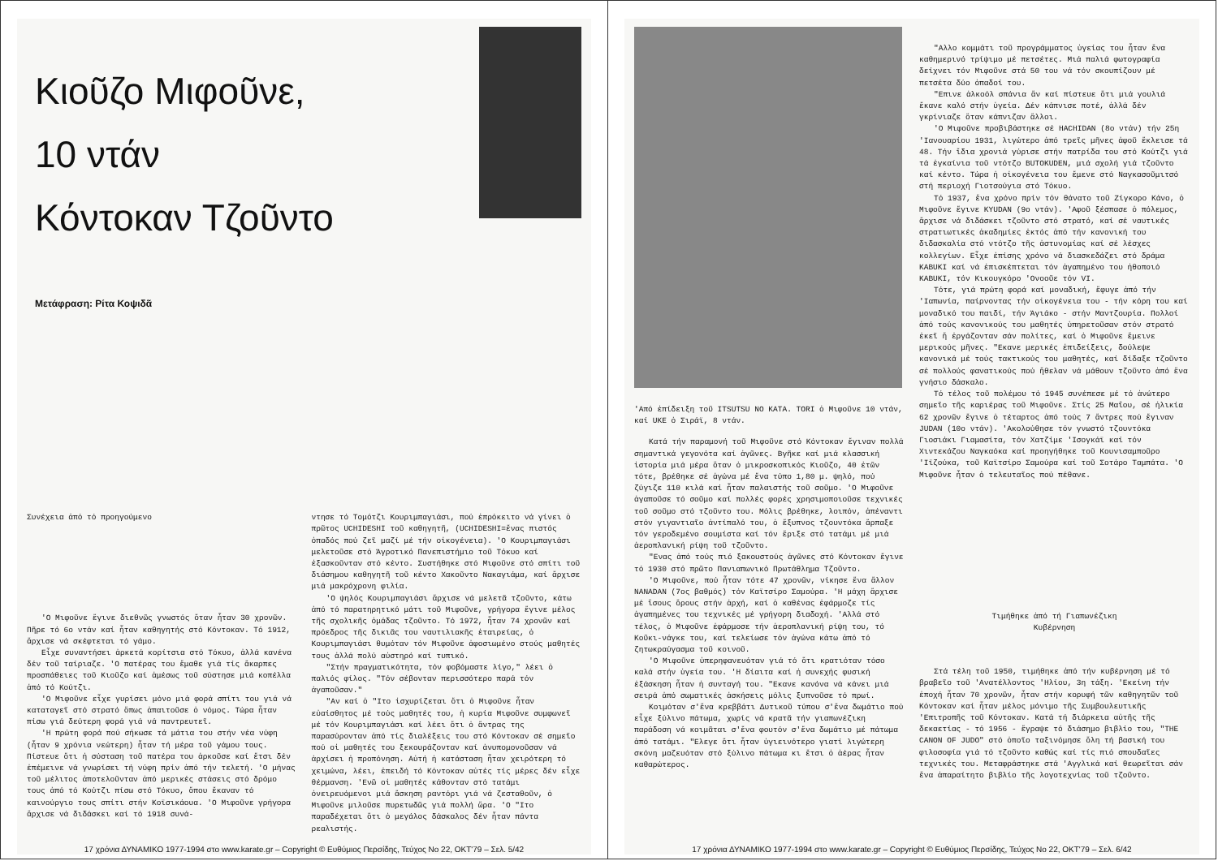Κιοῦζο Μιφοῦνε,
10 ντάν
Κόντοκαν Τζοῦντο
Μετάφραση: Ρίτα Κοψιδᾶ
Συνέχεια ἀπό τό προηγούμενο
'Ο Μιφοῦνε ἔγινε διεθνῶς γνωστός ὅταν ἦταν 30 χρονῶν. Πῆρε τό 6ο ντάν καί ἦταν καθηγητής στό Κόντοκαν. Τό 1912, ἄρχισε νά σκέφτεται τό γάμο.
Εἶχε συναντήσει ἀρκετά κορίτσια στό Τόκυο, ἀλλά κανένα δέν τοῦ ταίριαζε. 'Ο πατέρας του ἔμαθε γιά τίς ἄκαρπες προσπάθειες τοῦ Κιοῦζο καί ἀμέσως τοῦ σύστησε μιά κοπέλλα ἀπό τό Κούτζι.
'Ο Μιφοῦνε εἶχε γυρίσει μόνο μιά φορά σπίτι του γιά νά καταταγεῖ στό στρατό ὅπως ἀπαιτοῦσε ὁ νόμος. Τώρα ἦταν πίσω γιά δεύτερη φορά γιά νά παντρευτεῖ.
'Η πρώτη φορά πού σήκωσε τά μάτια του στήν νέα νύφη (ἦταν 9 χρόνια νεώτερη) ἦταν τή μέρα τοῦ γάμου τους. Πίστευε ὅτι ἡ σύσταση τοῦ πατέρα του ἀρκοῦσε καί ἔτσι δέν ἐπέμεινε νά γνωρίσει τή νύφη πρίν ἀπό τήν τελετή. 'Ο μήνας τοῦ μέλιτος ἀποτελοῦνταν ἀπό μερικές στάσεις στό δρόμο τους ἀπό τό Κούτζι πίσω στό Τόκυο, ὅπου ἔκαναν τό καινούργιο τους σπίτι στήν Κοϊσικάουα. 'Ο Μιφοῦνε γρήγορα ἄρχισε νά διδάσκει καί τό 1918 συνά-
ντησε τό Τομότζι Κουριμπαγιάσι, πού ἐπρόκειτο νά γίνει ὁ πρῶτος UCHIDESHI τοῦ καθηγητῆ, (UCHIDESHI=ἕνας πιστός ὀπαδός πού ζεῖ μαζί μέ τήν οἰκογένεια). 'Ο Κουριμπαγιάσι μελετοῦσε στό Άγροτικό Πανεπιστήμιο τοῦ Τόκυο καί ἐξασκοῦνταν στό κέντο. Συστήθηκε στό Μιφοῦνε στό σπίτι τοῦ διάσημου καθηγητῆ τοῦ κέντο Χακοῦντο Νακαγιάμα, καί ἄρχισε μιά μακρόχρονη φιλία.
'Ο ψηλός Κουριμπαγιάσι ἄρχισε νά μελετᾶ τζοῦντο, κάτω ἀπό τό παρατηρητικό μάτι τοῦ Μιφοῦνε, γρήγορα ἔγινε μέλος τῆς σχολικῆς ὁμάδας τζοῦντο. Τό 1972, ἦταν 74 χρονῶν καί πρόεδρος τῆς δικιᾶς του ναυτιλιακῆς ἑταιρείας, ὁ Κουριμπαγιάσι θυμόταν τόν Μιφοῦνε ἀφοσιωμένο στούς μαθητές τους ἀλλά πολύ αὐστηρό καί τυπικό.
"Στήν πραγματικότητα, τόν φοβόμαστε λίγο," λέει ὁ παλιός φίλος. "Τόν σέβονταν περισσότερο παρά τόν ἀγαποῦσαν."
"Αν καί ὁ "Ιτο ἰσχυρίζεται ὅτι ὁ Μιφοῦνε ἦταν εὐαίσθητος μέ τούς μαθητές του, ἡ κυρία Μιφοῦνε συμφωνεῖ μέ τόν Κουριμπαγιάσι καί λέει ὅτι ὁ ἄντρας της παρασύρονταν ἀπό τίς διαλέξεις του στό Κόντοκαν σέ σημεῖο πού οἱ μαθητές του ξεκουράζονταν καί ἀνυπομονοῦσαν νά ἀρχίσει ἡ προπόνηση. Αὐτή ἡ κατάσταση ἦταν χειρότερη τό χειμώνα, λέει, ἐπειδή τό Κόντοκαν αὐτές τίς μέρες δέν εἶχε θέρμανση. 'Ενῶ οἱ μαθητές κάθονταν στό τατάμι ὀνειρευόμενοι μιά ἄσκηση ραντόρι γιά νά ζεσταθοῦν, ὁ Μιφοῦνε μιλοῦσε πυρετωδῶς γιά πολλή ὥρα. 'Ο "Ιτο παραδέχεται ὅτι ὁ μεγάλος δάσκαλος δέν ἦταν πάντα ρεαλιστής.
17 χρόνια ΔΥΝΑΜΙΚΟ 1977-1994 στο www.karate.gr – Copyright © Ευθύμιος Περσίδης, Τεύχος Νο 22, ΟΚΤ'79 – Σελ. 5/42
'Από ἐπίδειξη τοῦ ITSUTSU NO KATA. TORI ὁ Μιφοῦνε 10 ντάν, καί UKE ὁ Σιράϊ, 8 ντάν.
Κατά τήν παραμονή τοῦ Μιφοῦνε στό Κόντοκαν ἔγιναν πολλά σημαντικά γεγονότα καί ἀγῶνες. Βγῆκε καί μιά κλασσική ἱστορία μιά μέρα ὅταν ὁ μικροσκοπικός Κιοῦζο, 40 ἐτῶν τότε, βρέθηκε σέ ἀγώνα μέ ἕνα τύπο 1,80 μ. ψηλό, πού ζύγιζε 110 κιλά καί ἦταν παλαιστής τοῦ σοῦμο. 'Ο Μιφοῦνε ἀγαποῦσε τό σοῦμο καί πολλές φορές χρησιμοποιοῦσε τεχνικές τοῦ σοῦμο στό τζοῦντο του. Μόλις βρέθηκε, λοιπόν, ἀπέναντι στόν γιγαντιαῖο ἀντίπαλό του, ὁ ἔξυπνος τζουντόκα ἅρπαξε τόν γεροδεμένο σουμίστα καί τόν ἔριξε στό τατάμι μέ μιά ἀεροπλανική ρίψη τοῦ τζοῦντο.
"Ενας ἀπό τούς πιό ξακουστούς ἀγῶνες στό Κόντοκαν ἔγινε τό 1930 στό πρῶτο Πανιαπωνικό Πρωτάθλημα Τζοῦντο.
'Ο Μιφοῦνε, πού ἦταν τότε 47 χρονῶν, νίκησε ἕνα ἄλλον NANADAN (7ος βαθμός) τόν Καϊτσίρο Σαμούρα. 'Η μάχη ἄρχισε μέ ἴσους ὅρους στήν ἀρχή, καί ὁ καθένας ἐφάρμοζε τίς ἀγαπημένες του τεχνικές μέ γρήγορη διαδοχή. 'Αλλά στό τέλος, ὁ Μιφοῦνε ἐφάρμοσε τήν ἀεροπλανική ρίψη του, τό Κοῦκι-νάγκε του, καί τελείωσε τόν ἀγώνα κάτω ἀπό τό ζητωκραύγασμα τοῦ κοινοῦ.
'Ο Μιφοῦνε ὑπερηφανευόταν γιά τό ὅτι κρατιόταν τόσο καλά στήν ὑγεία του. 'Η δίαιτα καί ἡ συνεχής φυσική ἐξάσκηση ἦταν ἡ συνταγή του. "Εκανε κανόνα νά κάνει μιά σειρά ἀπό σωματικές ἀσκήσεις μόλις ξυπνοῦσε τό πρωί.
Κοιμόταν σ'ἕνα κρεββάτι Δυτικοῦ τύπου σ'ἕνα δωμάτιο πού εἶχε ξύλινο πάτωμα, χωρίς νά κρατᾶ τήν γιαπωνέζικη παράδοση νά κοιμᾶται σ'ἕνα φουτόν σ'ἕνα δωμάτιο μέ πάτωμα ἀπό τατάμι. "Ελεγε ὅτι ἦταν ὑγιεινότερο γιατί λιγώτερη σκόνη μαζευόταν στό ξύλινο πάτωμα κι ἔτσι ὁ ἀέρας ἦταν καθαρώτερος.
"Αλλο κομμάτι τοῦ προγράμματος ὑγείας του ἦταν ἕνα καθημερινό τρίψιμο μέ πετσέτες. Μιά παλιά φωτογραφία δείχνει τόν Μιφοῦνε στά 50 του νά τόν σκουπίζουν μέ πετσέτα δύο ὀπαδοί του.
"Επινε ἀλκοόλ σπάνια ἄν καί πίστευε ὅτι μιά γουλιά ἔκανε καλό στήν ὑγεία. Δέν κάπνισε ποτέ, ἀλλά δέν γκρίνιαζε ὅταν κάπνιζαν ἄλλοι.
'Ο Μιφοῦνε προβιβάστηκε σέ HACHIDAN (8ο ντάν) τήν 25η 'Ιανουαρίου 1931, λιγώτερο ἀπό τρεῖς μῆνες ἀφοῦ ἔκλεισε τά 48. Τήν ἴδια χρονιά γύρισε στήν πατρίδα του στό Κούτζι γιά τά ἐγκαίνια τοῦ ντότζο BUTOKUDEN, μιά σχολή γιά τζοῦντο καί κέντο. Τώρα ἡ οἰκογένεια του ἔμενε στό Ναγκασοῦμιτσό στή περιοχή Γιοτσούγια στό Τόκυο.
Τό 1937, ἕνα χρόνο πρίν τόν θάνατο τοῦ Ζίγκορο Κάνο, ὁ Μιφοῦνε ἔγινε KYUDAN (9ο ντάν). 'Αφοῦ ξέσπασε ὁ πόλεμος, ἄρχισε νά διδάσκει τζοῦντο στό στρατό, καί σέ ναυτικές στρατιωτικές ἀκαδημίες ἐκτός ἀπό τήν κανονική του διδασκαλία στό ντότζο τῆς ἀστυνομίας καί σέ λέσχες κολλεγίων. Εἶχε ἐπίσης χρόνο νά διασκεδάζει στό δράμα KABUKI καί νά ἐπισκέπτεται τόν ἀγαπημένο του ἠθοποιό KABUKI, τόν Κικουγκόρο 'Ονοοῦε τόν VI.
Τότε, γιά πρώτη φορά καί μοναδική, ἔφυγε ἀπό τήν 'Ιαπωνία, παίρνοντας τήν οἰκογένεια του - τήν κόρη του καί μοναδικό του παιδί, τήν Άγιάκο - στήν Μαντζουρία. Πολλοί ἀπό τούς κανονικούς του μαθητές ὑπηρετοῦσαν στόν στρατό ἐκεῖ ἤ ἐργάζονταν σάν πολίτες, καί ὁ Μιφοῦνε ἔμεινε μερικούς μῆνες. "Εκανε μερικές ἐπιδείξεις, δούλεψε κανονικά μέ τούς τακτικούς του μαθητές, καί δίδαξε τζοῦντο σέ πολλούς φανατικούς πού ἤθελαν νά μάθουν τζοῦντο ἀπό ἕνα γνήσιο δάσκαλο.
Τό τέλος τοῦ πολέμου τό 1945 συνέπεσε μέ τό ἀνώτερο σημεῖο τῆς καριέρας τοῦ Μιφοῦνε. Στίς 25 Μαΐου, σέ ἡλικία 62 χρονῶν ἔγινε ὁ τέταρτος ἀπό τούς 7 ἄντρες πού ἔγιναν JUDAN (10ο ντάν). 'Ακολούθησε τόν γνωστό τζουντόκα Γιοσιάκι Γιαμασίτα, τόν Χατζίμε 'Ισογκάϊ καί τόν Χιντεκάζου Ναγκαόκα καί προηγήθηκε τοῦ Κουνισαμποῦρο 'Ιϊζούκα, τοῦ Καϊτσίρο Σαμούρα καί τοῦ Σοτάρο Ταμπάτα. 'Ο Μιφοῦνε ἦταν ὁ τελευταῖος πού πέθανε.
Τιμήθηκε ἀπό τή Γιαπωνέζικη
Κυβέρνηση
Στά τέλη τοῦ 1950, τιμήθηκε ἀπό τήν κυβέρνηση μέ τό βραβεῖο τοῦ 'Ανατέλλοντος 'Ηλίου, 3η τάξη. 'Εκείνη τήν ἐποχή ἦταν 70 χρονῶν, ἦταν στήν κορυφή τῶν καθηγητῶν τοῦ Κόντοκαν καί ἦταν μέλος μόνιμο τῆς Συμβουλευτικῆς 'Επιτροπῆς τοῦ Κόντοκαν. Κατά τή διάρκεια αὐτῆς τῆς δεκαετίας - τό 1956 - ἔγραψε τό διάσημο βιβλίο του, "THE CANON OF JUDO" στό ὁποῖο ταξινόμησε ὅλη τή βασική του φιλοσοφία γιά τό τζοῦντο καθώς καί τίς πιό σπουδαῖες τεχνικές του. Μεταφράστηκε στά 'Αγγλικά καί θεωρεῖται σάν ἕνα ἀπαραίτητο βιβλίο τῆς λογοτεχνίας τοῦ τζοῦντο.
17 χρόνια ΔΥΝΑΜΙΚΟ 1977-1994 στο www.karate.gr – Copyright © Ευθύμιος Περσίδης, Τεύχος Νο 22, ΟΚΤ'79 – Σελ. 6/42